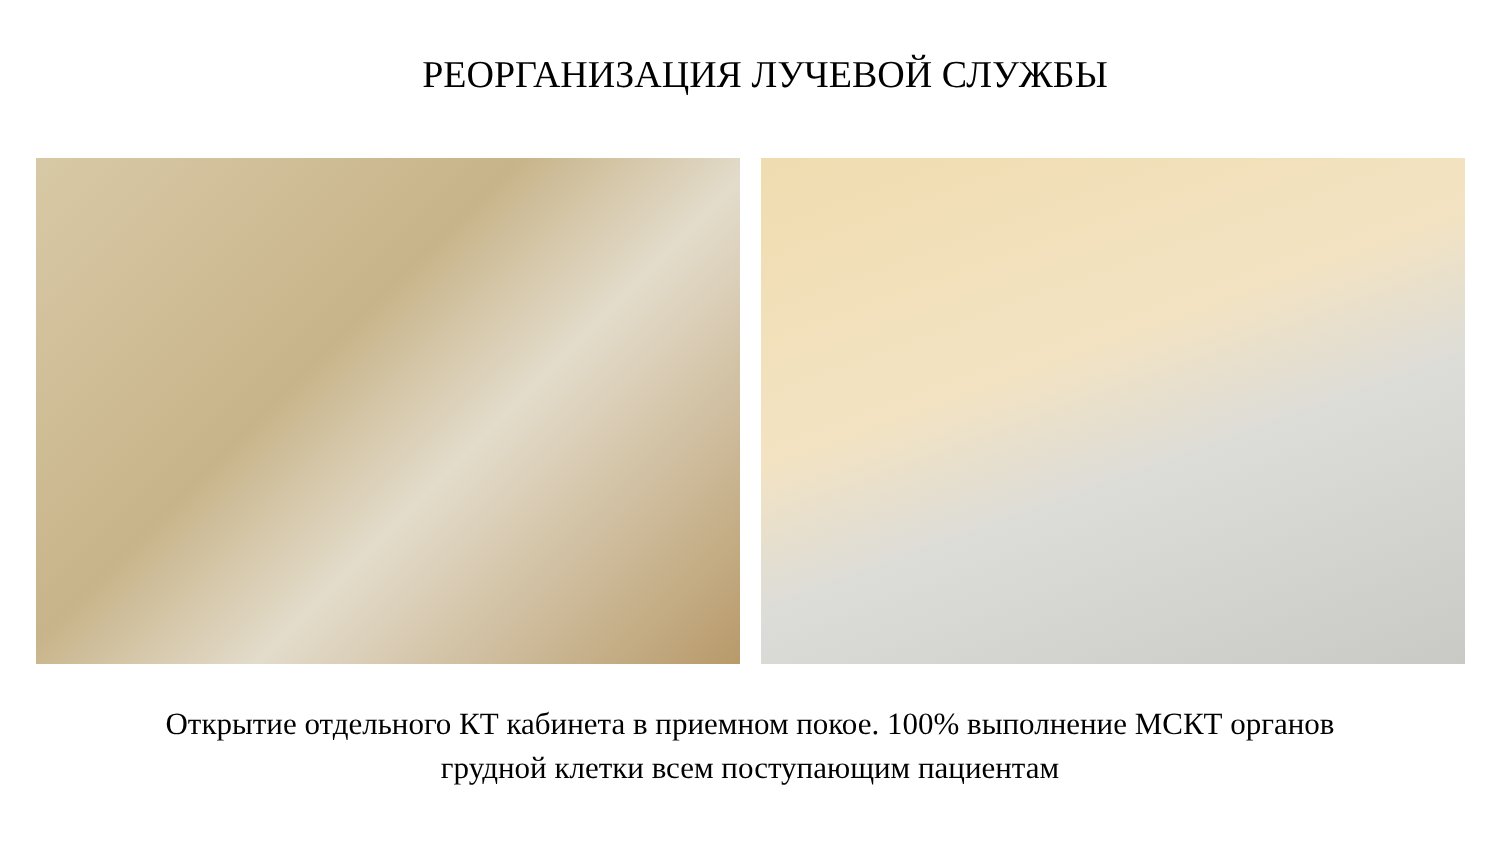РЕОРГАНИЗАЦИЯ ЛУЧЕВОЙ СЛУЖБЫ
Открытие отдельного КТ кабинета в приемном покое. 100% выполнение МСКТ органов
грудной клетки всем поступающим пациентам